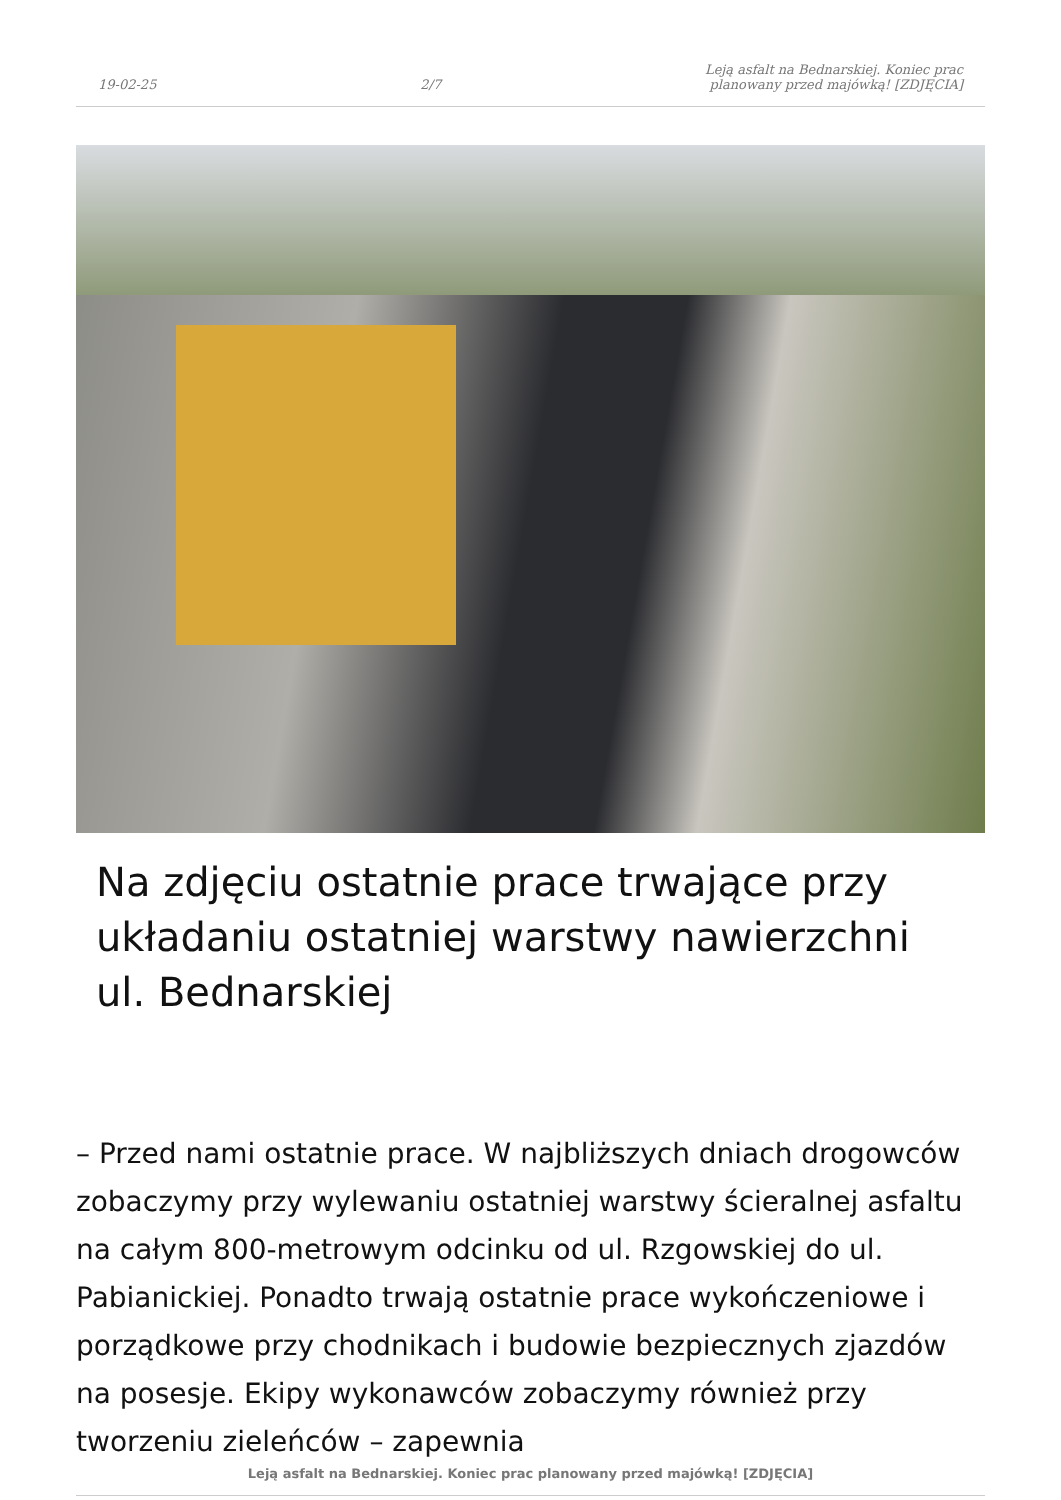19-02-25
2/7
Leją asfalt na Bednarskiej. Koniec prac
planowany przed majówką! [ZDJĘCIA]
Na zdjęciu ostatnie prace trwające przy układaniu ostatniej warstwy nawierzchni ul. Bednarskiej
– Przed nami ostatnie prace. W najbliższych dniach drogowców zobaczymy przy wylewaniu ostatniej warstwy ścieralnej asfaltu na całym 800-metrowym odcinku od ul. Rzgowskiej do ul. Pabianickiej. Ponadto trwają ostatnie prace wykończeniowe i porządkowe przy chodnikach i budowie bezpiecznych zjazdów na posesje. Ekipy wykonawców zobaczymy również przy tworzeniu zieleńców – zapewnia
Leją asfalt na Bednarskiej. Koniec prac planowany przed majówką! [ZDJĘCIA]